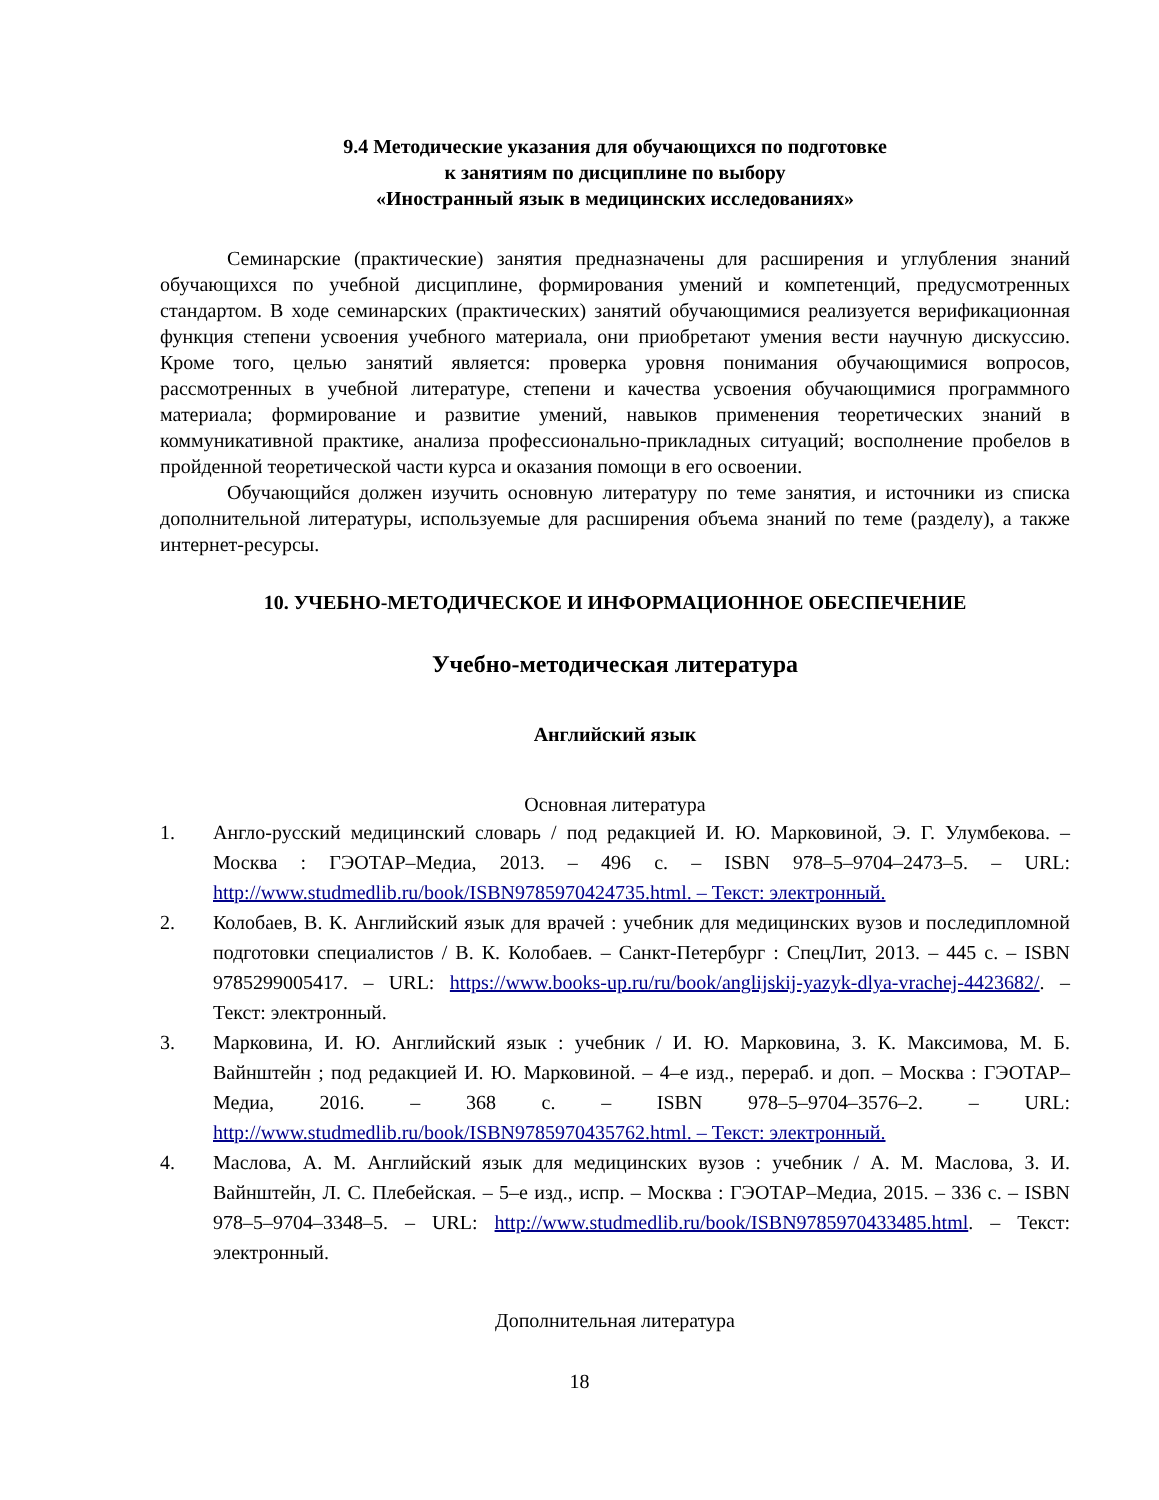9.4 Методические указания для обучающихся по подготовке
к занятиям по дисциплине по выбору
«Иностранный язык в медицинских исследованиях»
Семинарские (практические) занятия предназначены для расширения и углубления знаний обучающихся по учебной дисциплине, формирования умений и компетенций, предусмотренных стандартом. В ходе семинарских (практических) занятий обучающимися реализуется верификационная функция степени усвоения учебного материала, они приобретают умения вести научную дискуссию. Кроме того, целью занятий является: проверка уровня понимания обучающимися вопросов, рассмотренных в учебной литературе, степени и качества усвоения обучающимися программного материала; формирование и развитие умений, навыков применения теоретических знаний в коммуникативной практике, анализа профессионально-прикладных ситуаций; восполнение пробелов в пройденной теоретической части курса и оказания помощи в его освоении.
Обучающийся должен изучить основную литературу по теме занятия, и источники из списка дополнительной литературы, используемые для расширения объема знаний по теме (разделу), а также интернет-ресурсы.
10. УЧЕБНО-МЕТОДИЧЕСКОЕ И ИНФОРМАЦИОННОЕ ОБЕСПЕЧЕНИЕ
Учебно-методическая литература
Английский язык
Основная литература
1. Англо-русский медицинский словарь / под редакцией И. Ю. Марковиной, Э. Г. Улумбекова. – Москва : ГЭОТАР–Медиа, 2013. – 496 с. – ISBN 978–5–9704–2473–5. – URL: http://www.studmedlib.ru/book/ISBN9785970424735.html. – Текст: электронный.
2. Колобаев, В. К. Английский язык для врачей : учебник для медицинских вузов и последипломной подготовки специалистов / В. К. Колобаев. – Санкт-Петербург : СпецЛит, 2013. – 445 с. – ISBN 9785299005417. – URL: https://www.books-up.ru/ru/book/anglijskij-yazyk-dlya-vrachej-4423682/. – Текст: электронный.
3. Марковина, И. Ю. Английский язык : учебник / И. Ю. Марковина, З. К. Максимова, М. Б. Вайнштейн ; под редакцией И. Ю. Марковиной. – 4–е изд., перераб. и доп. – Москва : ГЭОТАР–Медиа, 2016. – 368 с. – ISBN 978–5–9704–3576–2. – URL: http://www.studmedlib.ru/book/ISBN9785970435762.html. – Текст: электронный.
4. Маслова, А. М. Английский язык для медицинских вузов : учебник / А. М. Маслова, З. И. Вайнштейн, Л. С. Плебейская. – 5–е изд., испр. – Москва : ГЭОТАР–Медиа, 2015. – 336 с. – ISBN 978–5–9704–3348–5. – URL: http://www.studmedlib.ru/book/ISBN9785970433485.html. – Текст: электронный.
Дополнительная литература
18